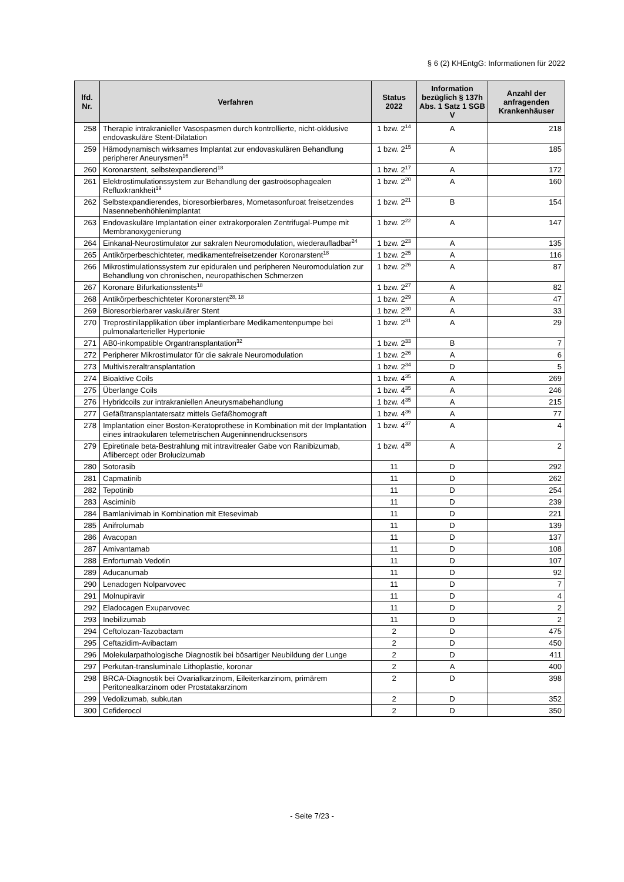§ 6 (2) KHEntgG: Informationen für 2022
| lfd. Nr. | Verfahren | Status 2022 | Information bezüglich § 137h Abs. 1 Satz 1 SGB V | Anzahl der anfragenden Krankenhäuser |
| --- | --- | --- | --- | --- |
| 258 | Therapie intrakranieller Vasospasmen durch kontrollierte, nicht-okklusive endovaskuläre Stent-Dilatation | 1 bzw. 2<sup>14</sup> | A | 218 |
| 259 | Hämodynamisch wirksames Implantat zur endovaskulären Behandlung peripherer Aneurysmen<sup>16</sup> | 1 bzw. 2<sup>15</sup> | A | 185 |
| 260 | Koronarstent, selbstexpandierend<sup>18</sup> | 1 bzw. 2<sup>17</sup> | A | 172 |
| 261 | Elektrostimulationssystem zur Behandlung der gastroösophagealen Refluxkrankheit<sup>19</sup> | 1 bzw. 2<sup>20</sup> | A | 160 |
| 262 | Selbstexpandierendes, bioresorbierbares, Mometasonfuroat freisetzendes Nasennebenhöhlenimplantat | 1 bzw. 2<sup>21</sup> | B | 154 |
| 263 | Endovaskuläre Implantation einer extrakorporalen Zentrifugal-Pumpe mit Membranoxygenierung | 1 bzw. 2<sup>22</sup> | A | 147 |
| 264 | Einkanal-Neurostimulator zur sakralen Neuromodulation, wiederaufladbar<sup>24</sup> | 1 bzw. 2<sup>23</sup> | A | 135 |
| 265 | Antikörperbeschichteter, medikamentefreisetzender Koronarstent<sup>18</sup> | 1 bzw. 2<sup>25</sup> | A | 116 |
| 266 | Mikrostimulationssystem zur epiduralen und peripheren Neuromodulation zur Behandlung von chronischen, neuropathischen Schmerzen | 1 bzw. 2<sup>26</sup> | A | 87 |
| 267 | Koronare Bifurkationsstents<sup>18</sup> | 1 bzw. 2<sup>27</sup> | A | 82 |
| 268 | Antikörperbeschichteter Koronarstent<sup>28, 18</sup> | 1 bzw. 2<sup>29</sup> | A | 47 |
| 269 | Bioresorbierbarer vaskulärer Stent | 1 bzw. 2<sup>30</sup> | A | 33 |
| 270 | Treprostinilapplikation über implantierbare Medikamentenpumpe bei pulmonalarterieller Hypertonie | 1 bzw. 2<sup>31</sup> | A | 29 |
| 271 | AB0-inkompatible Organtransplantation<sup>32</sup> | 1 bzw. 2<sup>33</sup> | B | 7 |
| 272 | Peripherer Mikrostimulator für die sakrale Neuromodulation | 1 bzw. 2<sup>26</sup> | A | 6 |
| 273 | Multiviszeraltransplantation | 1 bzw. 2<sup>34</sup> | D | 5 |
| 274 | Bioaktive Coils | 1 bzw. 4<sup>35</sup> | A | 269 |
| 275 | Überlange Coils | 1 bzw. 4<sup>35</sup> | A | 246 |
| 276 | Hybridcoils zur intrakraniellen Aneurysmabehandlung | 1 bzw. 4<sup>35</sup> | A | 215 |
| 277 | Gefäßtransplantatersatz mittels Gefäßhomograft | 1 bzw. 4<sup>36</sup> | A | 77 |
| 278 | Implantation einer Boston-Keratoprothese in Kombination mit der Implantation eines intraokularen telemetrischen Augeninnendrucksensors | 1 bzw. 4<sup>37</sup> | A | 4 |
| 279 | Epiretinale beta-Bestrahlung mit intravitrealer Gabe von Ranibizumab, Aflibercept oder Brolucizumab | 1 bzw. 4<sup>38</sup> | A | 2 |
| 280 | Sotorasib | 11 | D | 292 |
| 281 | Capmatinib | 11 | D | 262 |
| 282 | Tepotinib | 11 | D | 254 |
| 283 | Asciminib | 11 | D | 239 |
| 284 | Bamlanivimab in Kombination mit Etesevimab | 11 | D | 221 |
| 285 | Anifrolumab | 11 | D | 139 |
| 286 | Avacopan | 11 | D | 137 |
| 287 | Amivantamab | 11 | D | 108 |
| 288 | Enfortumab Vedotin | 11 | D | 107 |
| 289 | Aducanumab | 11 | D | 92 |
| 290 | Lenadogen Nolparvovec | 11 | D | 7 |
| 291 | Molnupiravir | 11 | D | 4 |
| 292 | Eladocagen Exuparvovec | 11 | D | 2 |
| 293 | Inebilizumab | 11 | D | 2 |
| 294 | Ceftolozan-Tazobactam | 2 | D | 475 |
| 295 | Ceftazidim-Avibactam | 2 | D | 450 |
| 296 | Molekularpathologische Diagnostik bei bösartiger Neubildung der Lunge | 2 | D | 411 |
| 297 | Perkutan-transluminale Lithoplastie, koronar | 2 | A | 400 |
| 298 | BRCA-Diagnostik bei Ovarialkarzinom, Eileiterkarzinom, primärem Peritonealkarzinom oder Prostatakarzinom | 2 | D | 398 |
| 299 | Vedolizumab, subkutan | 2 | D | 352 |
| 300 | Cefiderocol | 2 | D | 350 |
- Seite 7/23 -